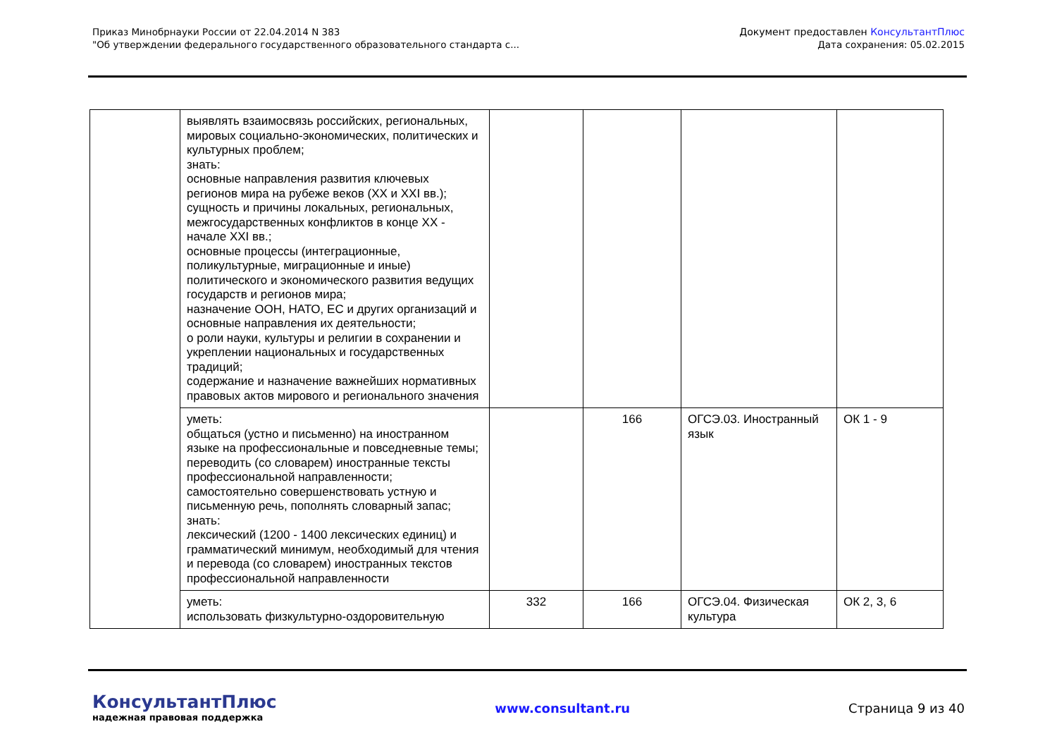Приказ Минобрнауки России от 22.04.2014 N 383
"Об утверждении федерального государственного образовательного стандарта с...
Документ предоставлен КонсультантПлюс
Дата сохранения: 05.02.2015
| | выявлять взаимосвязь российских, региональных, мировых социально-экономических, политических и культурных проблем; знать: основные направления развития ключевых регионов мира на рубеже веков (XX и XXI вв.); сущность и причины локальных, региональных, межгосударственных конфликтов в конце XX - начале XXI вв.; основные процессы (интеграционные, поликультурные, миграционные и иные) политического и экономического развития ведущих государств и регионов мира; назначение ООН, НАТО, ЕС и других организаций и основные направления их деятельности; о роли науки, культуры и религии в сохранении и укреплении национальных и государственных традиций; содержание и назначение важнейших нормативных правовых актов мирового и регионального значения | | | | |
| | уметь: общаться (устно и письменно) на иностранном языке на профессиональные и повседневные темы; переводить (со словарем) иностранные тексты профессиональной направленности; самостоятельно совершенствовать устную и письменную речь, пополнять словарный запас; знать: лексический (1200 - 1400 лексических единиц) и грамматический минимум, необходимый для чтения и перевода (со словарем) иностранных текстов профессиональной направленности | | 166 | ОГСЭ.03. Иностранный язык | ОК 1 - 9 |
| | уметь: использовать физкультурно-оздоровительную | 332 | 166 | ОГСЭ.04. Физическая культура | ОК 2, 3, 6 |
КонсультантПлюс
надежная правовая поддержка
www.consultant.ru Страница 9 из 40